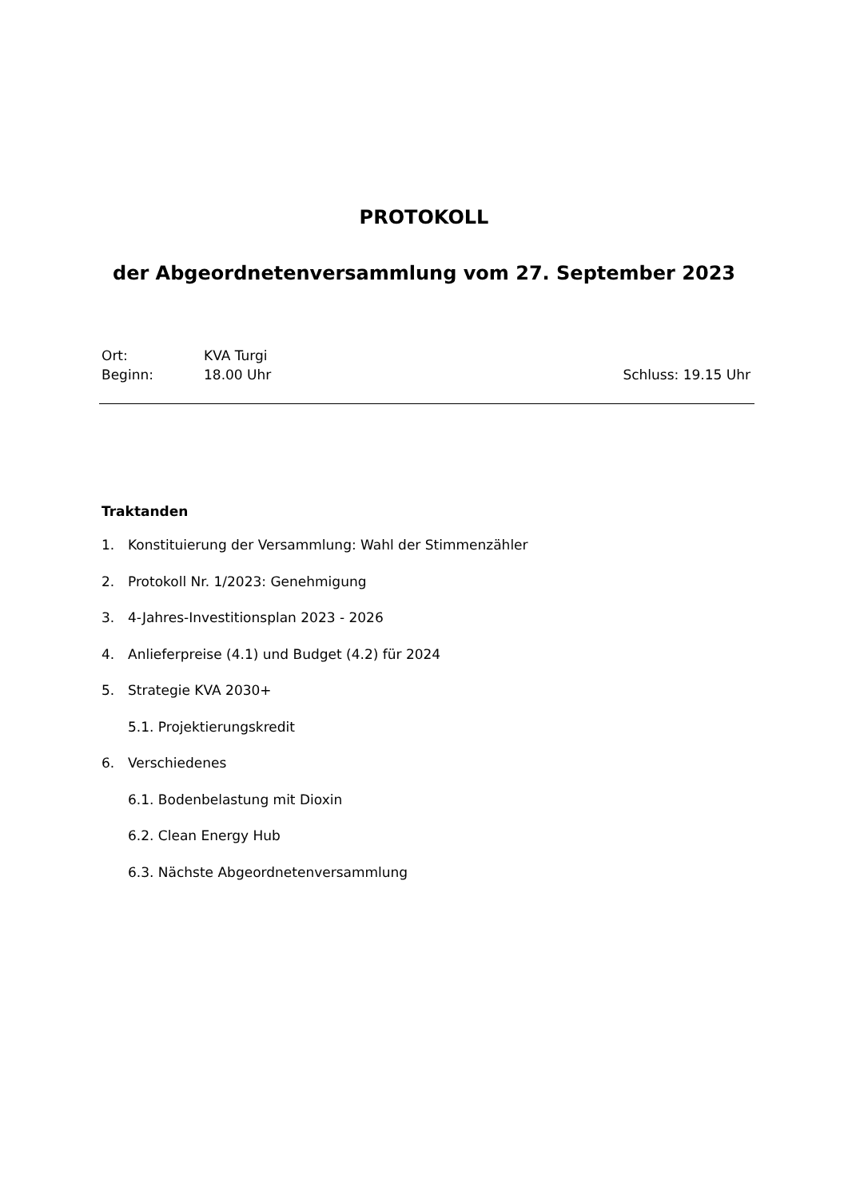PROTOKOLL
der Abgeordnetenversammlung vom 27. September 2023
Ort: KVA Turgi
Beginn: 18.00 Uhr Schluss: 19.15 Uhr
Traktanden
1. Konstituierung der Versammlung: Wahl der Stimmenzähler
2. Protokoll Nr. 1/2023: Genehmigung
3. 4-Jahres-Investitionsplan 2023 - 2026
4. Anlieferpreise (4.1) und Budget (4.2) für 2024
5. Strategie KVA 2030+
5.1. Projektierungskredit
6. Verschiedenes
6.1. Bodenbelastung mit Dioxin
6.2. Clean Energy Hub
6.3. Nächste Abgeordnetenversammlung